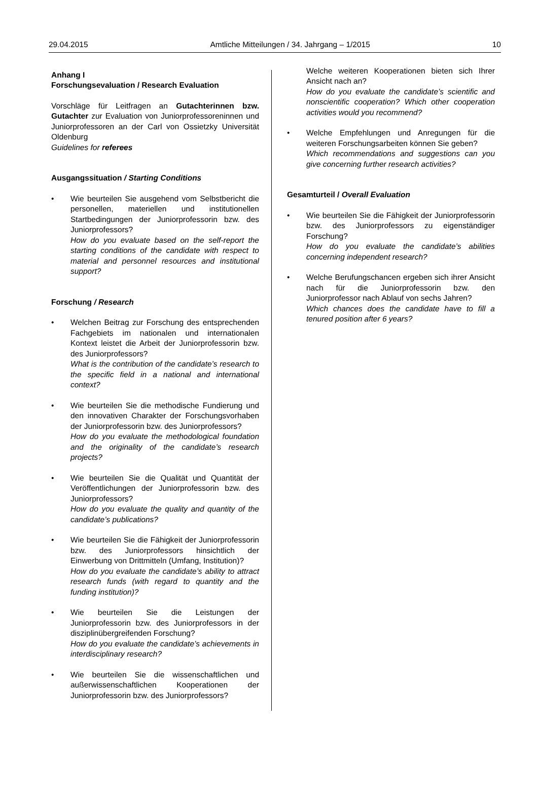29.04.2015 Amtliche Mitteilungen / 34. Jahrgang – 1/2015 10
Anhang I
Forschungsevaluation / Research Evaluation
Vorschläge für Leitfragen an Gutachterinnen bzw. Gutachter zur Evaluation von Juniorprofessoreninnen und Juniorprofessoren an der Carl von Ossietzky Universität Oldenburg
Guidelines for referees
Ausgangssituation / Starting Conditions
• Wie beurteilen Sie ausgehend vom Selbstbericht die personellen, materiellen und institutionellen Startbedingungen der Juniorprofessorin bzw. des Juniorprofessors?
How do you evaluate based on the self-report the starting conditions of the candidate with respect to material and personnel resources and institutional support?
Forschung / Research
• Welchen Beitrag zur Forschung des entsprechenden Fachgebiets im nationalen und internationalen Kontext leistet die Arbeit der Juniorprofessorin bzw. des Juniorprofessors?
What is the contribution of the candidate’s research to the specific field in a national and international context?
• Wie beurteilen Sie die methodische Fundierung und den innovativen Charakter der Forschungsvorhaben der Juniorprofessorin bzw. des Juniorprofessors?
How do you evaluate the methodological foundation and the originality of the candidate’s research projects?
• Wie beurteilen Sie die Qualität und Quantität der Veröffentlichungen der Juniorprofessorin bzw. des Juniorprofessors?
How do you evaluate the quality and quantity of the candidate’s publications?
• Wie beurteilen Sie die Fähigkeit der Juniorprofessorin bzw. des Juniorprofessors hinsichtlich der Einwerbung von Drittmitteln (Umfang, Institution)?
How do you evaluate the candidate’s ability to attract research funds (with regard to quantity and the funding institution)?
• Wie beurteilen Sie die Leistungen der Juniorprofessorin bzw. des Juniorprofessors in der disziplinübergreifenden Forschung?
How do you evaluate the candidate’s achievements in interdisciplinary research?
• Wie beurteilen Sie die wissenschaftlichen und außerwissenschaftlichen Kooperationen der Juniorprofessorin bzw. des Juniorprofessors?
Welche weiteren Kooperationen bieten sich Ihrer Ansicht nach an?
How do you evaluate the candidate’s scientific and nonscientific cooperation? Which other cooperation activities would you recommend?
• Welche Empfehlungen und Anregungen für die weiteren Forschungsarbeiten können Sie geben?
Which recommendations and suggestions can you give concerning further research activities?
Gesamturteil / Overall Evaluation
• Wie beurteilen Sie die Fähigkeit der Juniorprofessorin bzw. des Juniorprofessors zu eigenständiger Forschung?
How do you evaluate the candidate’s abilities concerning independent research?
• Welche Berufungschancen ergeben sich ihrer Ansicht nach für die Juniorprofessorin bzw. den Juniorprofessor nach Ablauf von sechs Jahren?
Which chances does the candidate have to fill a tenured position after 6 years?